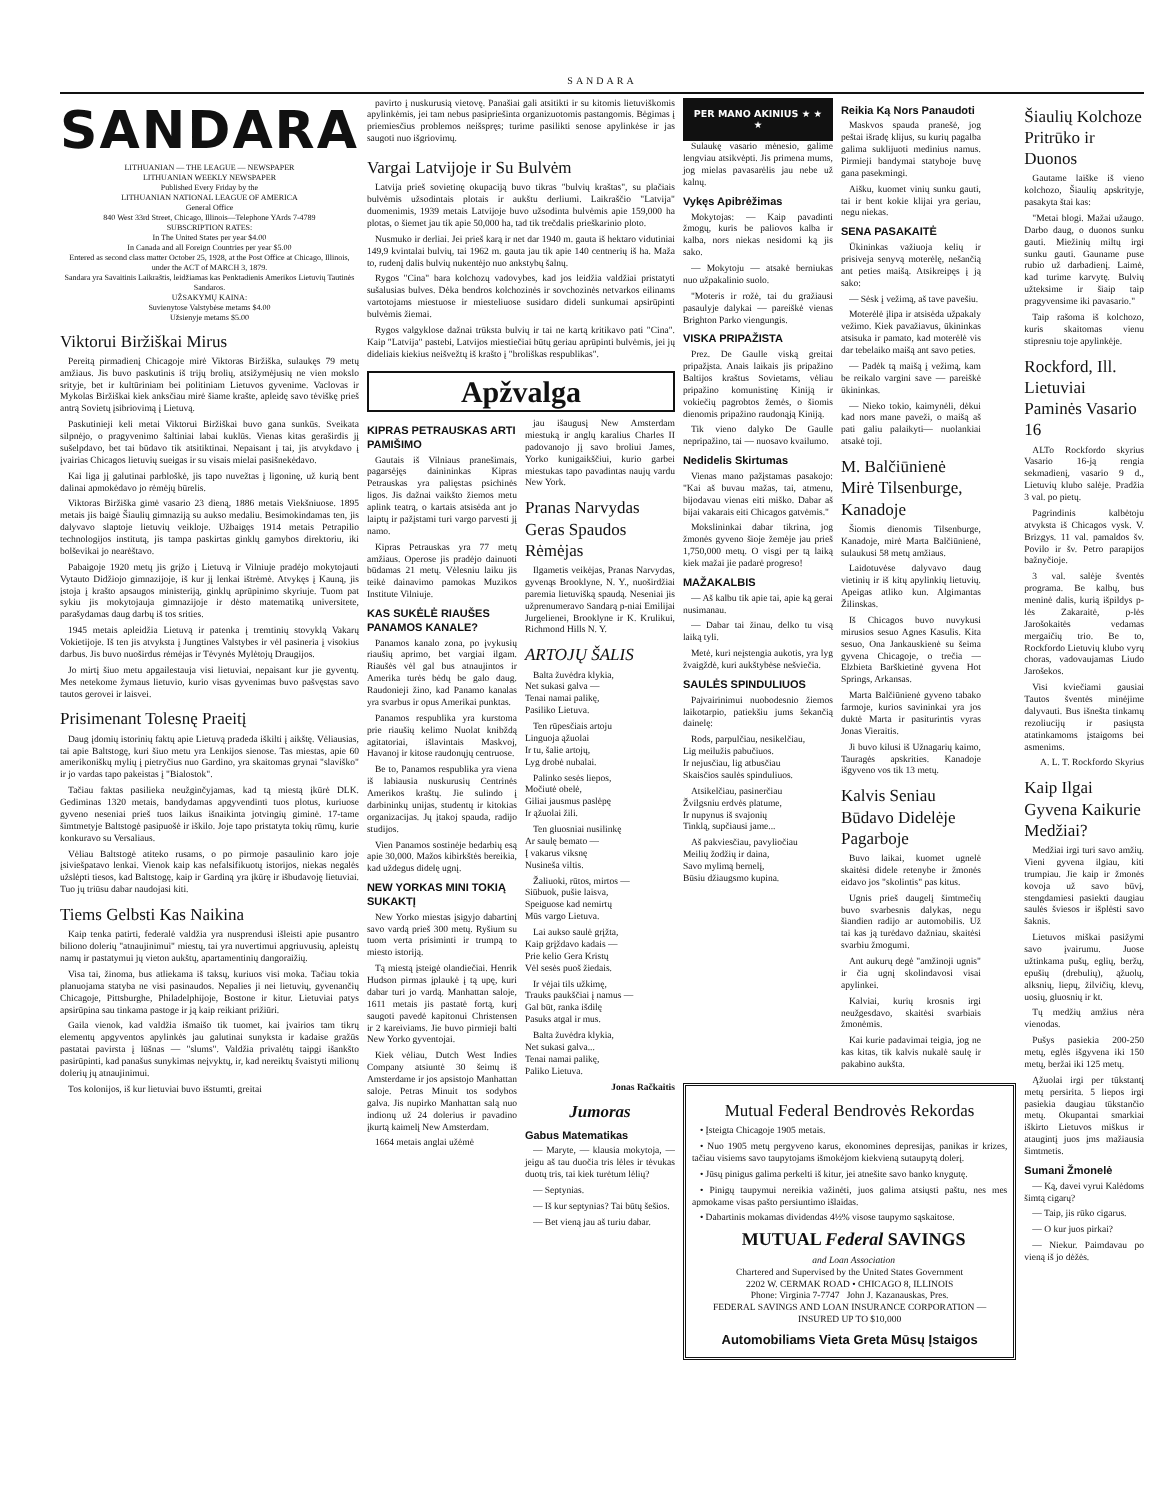SANDARA
SANDARA
LITHUANIAN — THE LEAGUE — NEWSPAPER
LITHUANIAN WEEKLY NEWSPAPER
Published Every Friday by the
LITHUANIAN NATIONAL LEAGUE OF AMERICA
General Office
840 West 33rd Street, Chicago, Illinois—Telephone YArds 7-4789
SUBSCRIPTION RATES:
In The United States per year $4.00
In Canada and all Foreign Countries per year $5.00
Entered as second class matter October 25, 1928, at the Post Office at Chicago, Illinois, under the ACT of MARCH 3, 1879.
Sandara yra Savaitinis Laikraštis, leidžiamas kas Penktadienis Amerikos Lietuvių Tautinės Sandaros.
UŽSAKYMŲ KAINA:
Suvienytose Valstybėse metams $4.00
Užsienyje metams $5.00
Viktorui Biržiškai Mirus
Pereitą pirmadienį Chicagoje mirė Viktoras Biržiška, sulaukęs 79 metų amžiaus. Jis buvo paskutinis iš trijų brolių, atsižymėjusių ne vien mokslo srityje, bet ir kultūriniam bei politiniam Lietuvos gyvenime. Vaclovas ir Mykolas Biržiškai kiek anksčiau mirė šiame krašte, apleidę savo tėviškę prieš antrą Sovietų įsibriovimą į Lietuvą.
Paskutinieji keli metai Viktorui Biržiškai buvo gana sunkūs. Sveikata silpnėjo, o pragyvenimo šaltiniai labai kuklūs. Vienas kitas geraširdis jį sušelpdavo, bet tai būdavo tik atsitiktinai. Nepaisant į tai, jis atvykdavo į įvairias Chicagos lietuvių sueigas ir su visais mielai pasišnekėdavo.
Kai liga jį galutinai parbloškė, jis tapo nuvežtas į ligoninę, už kurią bent dalinai apmokėdavo jo rėmėjų būrelis.
Viktoras Biržiška gimė vasario 23 dieną, 1886 metais Viekšniuose. 1895 metais jis baigė Šiaulių gimnaziją su aukso medaliu. Besimokindamas ten, jis dalyvavo slaptoje lietuvių veikloje. Užbaigęs 1914 metais Petrapilio technologijos institutą, jis tampa paskirtas ginklų gamybos direktoriu, iki bolševikai jo nearėštavo.
Pabaigoje 1920 metų jis grįžo į Lietuvą ir Vilniuje pradėjo mokytojauti Vytauto Didžiojo gimnazijoje, iš kur jį lenkai ištrėmė. Atvykęs į Kauną, jis įstoja į krašto apsaugos ministeriją, ginklų aprūpinimo skyriuje. Tuom pat sykiu jis mokytojauja gimnazijoje ir dėsto matematiką universitete, parašydamas daug darbų iš tos srities.
1945 metais apleidžia Lietuvą ir patenka į tremtinių stovyklą Vakarų Vokietijoje. Iš ten jis atvyksta į Jungtines Valstybes ir vėl pasineria į visokius darbus. Jis buvo nuoširdus rėmėjas ir Tėvynės Mylėtojų Draugijos.
Jo mirtį šiuo metu apgailestauja visi lietuviai, nepaisant kur jie gyventų. Mes netekome žymaus lietuvio, kurio visas gyvenimas buvo pašvęstas savo tautos gerovei ir laisvei.
Prisimenant Tolesnę Praeitį
Daug įdomių istorinių faktų apie Lietuvą pradeda iškilti į aikštę. Vėliausias, tai apie Baltstogę, kuri šiuo metu yra Lenkijos sienose. Tas miestas, apie 60 amerikoniškų mylių į pietryčius nuo Gardino, yra skaitomas grynai "slaviško" ir jo vardas tapo pakeistas į "Bialostok".
Tačiau faktas pasilieka neužginčyjamas, kad tą miestą įkūrė DLK. Gediminas 1320 metais, bandydamas apgyvendinti tuos plotus, kuriuose gyveno neseniai prieš tuos laikus išnaikinta jotvingių giminė. 17-tame šimtmetyje Baltstogė pasipuošė ir iškilo. Joje tapo pristatyta tokių rūmų, kurie konkuravo su Versaliaus.
Vėliau Baltstogė atiteko rusams, o po pirmoje pasaulinio karo joje įsiviešpatavo lenkai. Vienok kaip kas nefalsifikuotų istorijos, niekas negalės užslėpti tiesos, kad Baltstogę, kaip ir Gardiną yra įkūrę ir išbudavoję lietuviai. Tuo jų triūsu dabar naudojasi kiti.
Tiems Gelbsti Kas Naikina
Kaip tenka patirti, federalė valdžia yra nusprendusi išleisti apie pusantro biliono dolerių "atnaujinimui" miestų, tai yra nuvertimui apgriuvusių, apleistų namų ir pastatymui jų vieton aukštų, apartamentinių dangoraižių.
Visa tai, žinoma, bus atliekama iš taksų, kuriuos visi moka. Tačiau tokia planuojama statyba ne visi pasinaudos. Nepalies ji nei lietuvių, gyvenančių Chicagoje, Pittsburghe, Philadelphijoje, Bostone ir kitur. Lietuviai patys apsirūpina sau tinkama pastoge ir ją kaip reikiant prižiūri.
Gaila vienok, kad valdžia išmaišo tik tuomet, kai įvairios tam tikrų elementų apgyventos apylinkės jau galutinai sunyksta ir kadaise gražūs pastatai pavirsta į lūšnas — "slums". Valdžia privalėtų taipgi išankšto pasirūpinti, kad panašus sunykimas neįvyktų, ir, kad nereiktų švaistyti milionų dolerių jų atnaujinimui.
Tos kolonijos, iš kur lietuviai buvo išstumti, greitai
pavirto į nuskurusią vietovę. Panašiai gali atsitikti ir su kitomis lietuviškomis apylinkėmis, jei tam nebus pasipriešinta organizuotomis pastangomis. Bėgimas į priemiesčius problemos neišspręs; turime pasilikti senose apylinkėse ir jas saugoti nuo išgriovimų.
Vargai Latvijoje ir Su Bulvėm
Latvija prieš sovietinę okupaciją buvo tikras "bulvių kraštas", su plačiais bulvėmis užsodintais plotais ir aukštu derliumi. Laikraščio "Latvija" duomenimis, 1939 metais Latvijoje buvo užsodinta bulvėmis apie 159,000 ha plotas, o šiemet jau tik apie 50,000 ha, tad tik trečdalis prieškarinio ploto.
Nusmuko ir derliai. Jei prieš karą ir net dar 1940 m. gauta iš hektaro vidutiniai 149,9 kvintalai bulvių, tai 1962 m. gauta jau tik apie 140 centnerių iš ha. Maža to, rudenį dalis bulvių nukentėjo nuo ankstybų šalnų.
Rygos "Cina" bara kolchozų vadovybes, kad jos leidžia valdžiai pristatyti sušalusias bulves. Dėka bendros kolchozinės ir sovchozinės netvarkos eilinams vartotojams miestuose ir miesteliuose susidaro dideli sunkumai apsirūpinti bulvėmis žiemai.
Rygos valgyklose dažnai trūksta bulvių ir tai ne kartą kritikavo pati "Cina". Kaip "Latvija" pastebi, Latvijos miestiečiai būtų geriau aprūpinti bulvėmis, jei jų dideliais kiekius neišvežtų iš krašto į "broliškas respublikas".
Apžvalga
KIPRAS PETRAUSKAS ARTI PAMIŠIMO
Gautais iš Vilniaus pranešimais, pagarsėjęs dainininkas Kipras Petrauskas yra palięstas psichinės ligos. Jis dažnai vaikšto žiemos metu aplink teatrą, o kartais atsisėda ant jo laiptų ir pažįstami turi vargo parvesti jį namo.
Kipras Petrauskas yra 77 metų amžiaus. Operose jis pradėjo dainuoti būdamas 21 metų. Vėlesniu laiku jis teikė dainavimo pamokas Muzikos Institute Vilniuje.
KAS SUKĖLĖ RIAUŠES PANAMOS KANALE?
Panamos kanalo zona, po įvykusių riaušių aprimo, bet vargiai ilgam. Riaušės vėl gal bus atnaujintos ir Amerika turės bėdų be galo daug. Raudonieji žino, kad Panamo kanalas yra svarbus ir opus Amerikai punktas.
Panamos respublika yra kurstoma prie riaušių kelimo Nuolat knibždą agitatoriai, išlavintais Maskvoj, Havanoj ir kitose raudonųjų centruose.
Be to, Panamos respublika yra viena iš labiausia nuskurusių Centrinės Amerikos kraštų. Jie sulindo į darbininkų unijas, studentų ir kitokias organizacijas. Jų įtakoj spauda, radijo studijos.
Vien Panamos sostinėje bedarbių esą apie 30,000. Mažos kibirkštės bereikia, kad uždegus didelę ugnį.
NEW YORKAS MINI TOKIĄ SUKAKTĮ
New Yorko miestas įsigyjo dabartinį savo vardą prieš 300 metų. Ryšium su tuom verta prisiminti ir trumpą to miesto istoriją.
Tą miestą įsteigė olandiečiai. Henrik Hudson pirmas įplaukė į tą upę, kuri dabar turi jo vardą. Manhattan saloje, 1611 metais jis pastatė fortą, kurį saugoti pavedė kapitonui Christensen ir 2 kareiviams. Jie buvo pirmieji balti New Yorko gyventojai.
Kiek vėliau, Dutch West Indies Company atsiuntė 30 šeimų iš Amsterdame ir jos apsistojo Manhattan saloje. Petras Minuit tos sodybos galva. Jis nupirko Manhattan salą nuo indionų už 24 dolerius ir pavadino įkurtą kaimelį New Amsterdam.
1664 metais anglai užėmė
jau išaugusį New Amsterdam miestuką ir anglų karalius Charles II padovanojo jį savo broliui James, Yorko kunigaikščiui, kurio garbei miestukas tapo pavadintas naujų vardu New York.
Pranas Narvydas Geras Spaudos Rėmėjas
Ilgametis veikėjas, Pranas Narvydas, gyvenąs Brooklyne, N. Y., nuoširdžiai paremia lietuvišką spaudą. Neseniai jis užprenumeravo Sandarą p-niai Emilijai Jurgelienei, Brooklyne ir K. Krulikui, Richmond Hills N. Y.
ARTOJŲ ŠALIS
Balta žuvėdra klykia,
Net sukasi galva —
Tenai namai palikę,
Pasiliko Lietuva.
Ten rūpesčiais artoju
Linguoja ąžuolai
Ir tu, šalie artojų,
Lyg drobė nubalai.
Palinko sesės liepos,
Močiutė obelė,
Giliai jausmus paslėpę
Ir ąžuolai žili.
Ten gluosniai nusilinkę
Ar saulę bemato —
Į vakarus viksnę
Nusineša viltis.
Žaliuoki, rūtos, mirtos —
Siūbuok, pušie laisva,
Speiguose kad nemirtų
Mūs vargo Lietuva.
Lai aukso saulė grįžta,
Kaip grįždavo kadais —
Prie kelio Gera Kristų
Vėl sesės puoš žiedais.
Ir vėjai tils užkimę,
Trauks paukščiai į namus —
Gal būt, ranka išdilę
Pasuks atgal ir mus.
Balta žuvėdra klykia,
Net sukasi galva...
Tenai namai palikę,
Paliko Lietuva.
Jonas Račkaitis
Jumoras
Gabus Matematikas
— Maryte, — klausia mokytoja, — jeigu aš tau duočia tris lėles ir tėvukas duotų tris, tai kiek turėtum lėlių?
— Septynias.
— Iš kur septynias? Tai būtų šešios.
— Bet vieną jau aš turiu dabar.
PER MANO AKINIUS ★ ★ ★
Sulaukę vasario mėnesio, galime lengviau atsikvėpti. Jis primena mums, jog mielas pavasarėlis jau nebe už kalnų.
Vykęs Apibrėžimas
Mokytojas: — Kaip pavadinti žmogų, kuris be paliovos kalba ir kalba, nors niekas nesidomi ką jis sako.
— Mokytoju — atsakė berniukas nuo užpakalinio suolo.
"Moteris ir rožė, tai du gražiausi pasaulyje dalykai — pareiškė vienas Brighton Parko viengungis.
VISKA PRIPAŽISTA
Prez. De Gaulle viską greitai pripažįsta. Anais laikais jis pripažino Baltijos kraštus Sovietams, vėliau pripažino komunistinę Kiniją ir vokiečių pagrobtos žemės, o šiomis dienomis pripažino raudonąją Kiniją.
Tik vieno dalyko De Gaulle nepripažino, tai — nuosavo kvailumo.
Nedidelis Skirtumas
Vienas mano pažįstamas pasakojo: "Kai aš buvau mažas, tai, atmenu, bijodavau vienas eiti miško. Dabar aš bijai vakarais eiti Chicagos gatvėmis."
Mokslininkai dabar tikrina, jog žmonės gyveno šioje žemėje jau prieš 1,750,000 metų. O visgi per tą laiką kiek mažai jie padarė progreso!
MAŽAKALBIS
— Aš kalbu tik apie tai, apie ką gerai nusimanau.
— Dabar tai žinau, delko tu visą laiką tyli.
Metė, kuri neįstengia aukotis, yra lyg žvaigždė, kuri aukštybėse nešviečia.
SAULĖS SPINDULIUOS
Pajvairinimui nuobodesnio žiemos laikotarpio, patiekšiu jums šekančią dainelę:
Rods, parpulčiau, nesikelčiau,
Lig meilužis pabučiuos.
Ir nejusčiau, lig atbusčiau
Skaisčios saulės spinduliuos.
Atsikelčiau, pasinerčiau
Žvilgsniu erdvės platume,
Ir nupynus iš svajonių
Tinklą, supčiausi jame...
Aš pakviesčiau, pavyliočiau
Meilių žodžių ir daina,
Savo mylimą bernelį,
Būsiu džiaugsmo kupina.
Reikia Ką Nors Panaudoti
Maskvos spauda pranešė, jog peštai išradę klijus, su kurių pagalba galima suklijuoti medinius namus. Pirmieji bandymai statyboje buvę gana pasekmingi.
Aišku, kuomet vinių sunku gauti, tai ir bent kokie klijai yra geriau, negu niekas.
SENA PASAKAITĖ
Ūkininkas važiuoja kelių ir prisiveja senyvą moterėlę, nešančią ant peties maišą. Atsikreipęs į ją sako:
— Sėsk į vežimą, aš tave pavešiu.
Moterėlė įlipa ir atsisėda užpakaly vežimo. Kiek pavažiavus, ūkininkas atsisuka ir pamato, kad moterėlė vis dar tebelaiko maišą ant savo peties.
— Padėk tą maišą į vežimą, kam be reikalo vargini save — pareiškė ūkininkas.
— Nieko tokio, kaimynėli, dėkui kad nors mane paveži, o maišą aš pati galiu palaikyti— nuolankiai atsakė toji.
M. Balčiūnienė Mirė Tilsenburge, Kanadoje
Šiomis dienomis Tilsenburge, Kanadoje, mirė Marta Balčiūnienė, sulaukusi 58 metų amžiaus.
Laidotuvėse dalyvavo daug vietinių ir iš kitų apylinkių lietuvių. Apeigas atliko kun. Algimantas Žilinskas.
Iš Chicagos buvo nuvykusi mirusios sesuo Agnes Kasulis. Kita sesuo, Ona Jankauskienė su šeima gyvena Chicagoje, o trečia — Elzbieta Barškietinė gyvena Hot Springs, Arkansas.
Marta Balčiūnienė gyveno tabako farmoje, kurios savininkai yra jos duktė Marta ir pasiturintis vyras Jonas Vieraitis.
Ji buvo kilusi iš Užnagarių kaimo, Tauragės apskrities. Kanadoje išgyveno vos tik 13 metų.
Kalvis Seniau Būdavo Didelėje Pagarboje
Buvo laikai, kuomet ugnelė skaitėsi didele retenybe ir žmonės eidavo jos "skolintis" pas kitus.
Ugnis prieš daugelį šimtmečių buvo svarbesnis dalykas, negu šiandien radijo ar automobilis. Už tai kas ją turėdavo dažniau, skaitėsi svarbiu žmogumi.
Ant aukurų degė "amžinoji ugnis" ir čia ugnį skolindavosi visai apylinkei.
Kalviai, kurių krosnis irgi neužgesdavo, skaitėsi svarbiais žmonėmis.
Kai kurie padavimai teigia, jog ne kas kitas, tik kalvis nukalė saulę ir pakabino aukšta.
Mutual Federal Bendrovės Rekordas
• Įsteigta Chicagoje 1905 metais.
• Nuo 1905 metų pergyveno karus, ekonomines depresijas, panikas ir krizes, tačiau visiems savo taupytojams išmokėjom kiekvieną sutaupytą dolerį.
• Jūsų pinigus galima perkelti iš kitur, jei atnešite savo banko knygutę.
• Pinigų taupymui nereikia važinėti, juos galima atsiųsti paštu, nes mes apmokame visas pašto persiuntimo išlaidas.
• Dabartinis mokamas dividendas 4½% visose taupymo sąskaitose.
MUTUAL Federal SAVINGS
and Loan Association
Chartered and Supervised by the United States Government
2202 W. CERMAK ROAD • CHICAGO 8, ILLINOIS
Phone: Virginia 7-7747 John J. Kazanauskas, Pres.
FEDERAL SAVINGS AND LOAN INSURANCE CORPORATION — INSURED UP TO $10,000
Automobiliams Vieta Greta Mūsų Įstaigos
Šiaulių Kolchoze Pritrūko ir Duonos
Gautame laiške iš vieno kolchozo, Šiaulių apskrityje, pasakyta štai kas:
"Metai blogi. Mažai užaugo. Darbo daug, o duonos sunku gauti. Miežinių miltų irgi sunku gauti. Gauname puse rubio už darbadienį. Laimė, kad turime karvytę. Bulvių užteksime ir šiaip taip pragyvensime iki pavasario."
Taip rašoma iš kolchozo, kuris skaitomas vienu stipresniu toje apylinkėje.
Rockford, Ill. Lietuviai Paminės Vasario 16
ALTo Rockfordo skyrius Vasario 16-ją rengia sekmadienį, vasario 9 d., Lietuvių klubo salėje. Pradžia 3 val. po pietų.
Pagrindinis kalbėtoju atvyksta iš Chicagos vysk. V. Brizgys. 11 val. pamaldos šv. Povilo ir šv. Petro parapijos bažnyčioje.
3 val. salėje šventės programa. Be kalbų, bus meninė dalis, kurią išpildys p-lės Zakaraitė, p-lės Jarošokaitės vedamas mergaičių trio. Be to, Rockfordo Lietuvių klubo vyrų choras, vadovaujamas Liudo Jarošekos.
Visi kviečiami gausiai Tautos šventės minėjime dalyvauti. Bus išnešta tinkamų rezoliucijų ir pasiųsta atatinkamoms įstaigoms bei asmenims.
A. L. T. Rockfordo Skyrius
Kaip Ilgai Gyvena Kaikurie Medžiai?
Medžiai irgi turi savo amžių. Vieni gyvena ilgiau, kiti trumpiau. Jie kaip ir žmonės kovoja už savo būvį, stengdamiesi pasiekti daugiau saulės šviesos ir išplėsti savo šaknis.
Lietuvos miškai pasižymi savo įvairumu. Juose užtinkama pušų, eglių, beržų, epušių (drebulių), ąžuolų, alksnių, liepų, žilvičių, klevų, uosių, gluosnių ir kt.
Tų medžių amžius nėra vienodas.
Pušys pasiekia 200-250 metų, eglės išgyvena iki 150 metų, beržai iki 125 metų.
Ąžuolai irgi per tūkstantį metų persirita. 5 liepos irgi pasiekia daugiau tūkstančio metų. Okupantai smarkiai iškirto Lietuvos miškus ir ataugintį juos įms mažiausia šimtmetis.
Sumani Žmonelė
— Ką, davei vyrui Kalėdoms šimtą cigarų?
— Taip, jis rūko cigarus.
— O kur juos pirkai?
— Niekur. Paimdavau po vieną iš jo dėžės.